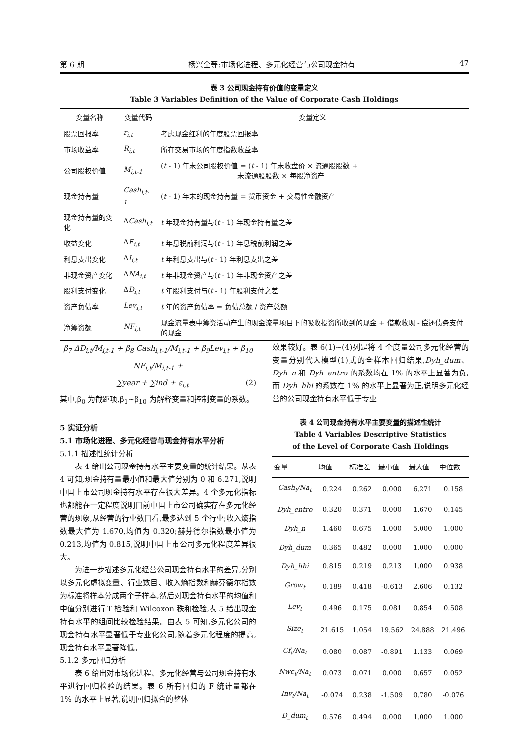第 6 期 杨兴全等:市场化进程、多元化经营与公司现金持有 47
表 3 公司现金持有价值的变量定义
Table 3 Variables Definition of the Value of Corporate Cash Holdings
| 变量名称 | 变量代码 | 变量定义 |
| --- | --- | --- |
| 股票回报率 | r<sub>i,t</sub> | 考虑现金红利的年度股票回报率 |
| 市场收益率 | R<sub>i,t</sub> | 所在交易市场的年度指数收益率 |
| 公司股权价值 | M<sub>i,t-1</sub> | ( t - 1) 年末公司股权价值 = ( t - 1) 年末收盘价 × 流通股股数 + 未流通股股数 × 每股净资产 |
| 现金持有量 | Cash<sub>i,t-1</sub> | ( t - 1) 年末的现金持有量 = 货币资金 + 交易性金融资产 |
| 现金持有量的变化 | Δ Cash<sub>i,t</sub> | t 年现金持有量与( t - 1) 年现金持有量之差 |
| 收益变化 | Δ E<sub>i,t</sub> | t 年息税前利润与( t - 1) 年息税前利润之差 |
| 利息支出变化 | Δ I<sub>i,t</sub> | t 年利息支出与( t - 1) 年利息支出之差 |
| 非现金资产变化 | Δ NA<sub>i,t</sub> | t 年非现金资产与( t - 1) 年非现金资产之差 |
| 股利支付变化 | Δ D<sub>i,t</sub> | t 年股利支付与( t - 1) 年股利支付之差 |
| 资产负债率 | Lev<sub>i,t</sub> | t 年的资产负债率 = 负债总额 / 资产总额 |
| 净筹资额 | NF<sub>i,t</sub> | 现金流量表中筹资活动产生的现金流量项目下的吸收投资所收到的现金 + 借款收现 - 偿还债务支付的现金 |
β<sub>7</sub> ΔD<sub>i,t</sub>/M<sub>i,t-1</sub> + β<sub>8</sub> Cash<sub>i,t-1</sub>/M<sub>i,t-1</sub> + β<sub>9</sub>Lev<sub>i,t</sub> + β<sub>10</sub> NF<sub>i,t</sub>/M<sub>i,t-1</sub> +
∑year + ∑ind + ε<sub>i,t</sub> (2)
其中,β<sub>0</sub> 为截距项,β<sub>1</sub>~β<sub>10</sub> 为解释变量和控制变量的系数。
5 实证分析
5.1 市场化进程、多元化经营与现金持有水平分析
5.1.1 描述性统计分析
表 4 给出公司现金持有水平主要变量的统计结果。从表 4 可知,现金持有量最小值和最大值分别为 0 和 6.271,说明中国上市公司现金持有水平存在很大差异。4 个多元化指标也都能在一定程度说明目前中国上市公司确实存在多元化经营的现象,从经营的行业数目看,最多达到 5 个行业;收入熵指数最大值为 1.670,均值为 0.320;赫芬德尔指数最小值为 0.213,均值为 0.815,说明中国上市公司多元化程度差异很大。
为进一步描述多元化经营公司现金持有水平的差异,分别以多元化虚拟变量、行业数目、收入熵指数和赫芬德尔指数为标准将样本分成两个子样本,然后对现金持有水平的均值和中值分别进行 T 检验和 Wilcoxon 秩和检验,表 5 给出现金持有水平的组间比较检验结果。由表 5 可知,多元化公司的现金持有水平显著低于专业化公司,随着多元化程度的提高,现金持有水平显著降低。
5.1.2 多元回归分析
表 6 给出对市场化进程、多元化经营与公司现金持有水平进行回归检验的结果。表 6 所有回归的 F 统计量都在 1% 的水平上显著,说明回归拟合的整体
效果较好。表 6(1)~(4)列是将 4 个度量公司多元化经营的变量分别代入模型(1)式的全样本回归结果,Dyh_dum、Dyh_n 和 Dyh_entro 的系数均在 1% 的水平上显著为负,而 Dyh_hhi 的系数在 1% 的水平上显著为正,说明多元化经营的公司现金持有水平低于专业
表 4 公司现金持有水平主要变量的描述性统计
Table 4 Variables Descriptive Statistics
of the Level of Corporate Cash Holdings
| 变量 | 均值 | 标准差 | 最小值 | 最大值 | 中位数 |
| --- | --- | --- | --- | --- | --- |
| Cash<sub>t</sub>/Na<sub>t</sub> | 0.224 | 0.262 | 0.000 | 6.271 | 0.158 |
| Dyh_entro | 0.320 | 0.371 | 0.000 | 1.670 | 0.145 |
| Dyh_n | 1.460 | 0.675 | 1.000 | 5.000 | 1.000 |
| Dyh_dum | 0.365 | 0.482 | 0.000 | 1.000 | 0.000 |
| Dyh_hhi | 0.815 | 0.219 | 0.213 | 1.000 | 0.938 |
| Grow<sub>t</sub> | 0.189 | 0.418 | -0.613 | 2.606 | 0.132 |
| Lev<sub>t</sub> | 0.496 | 0.175 | 0.081 | 0.854 | 0.508 |
| Size<sub>t</sub> | 21.615 | 1.054 | 19.562 | 24.888 | 21.496 |
| Cf<sub>t</sub>/Na<sub>t</sub> | 0.080 | 0.087 | -0.891 | 1.133 | 0.069 |
| Nwc<sub>t</sub>/Na<sub>t</sub> | 0.073 | 0.071 | 0.000 | 0.657 | 0.052 |
| Inv<sub>t</sub>/Na<sub>t</sub> | -0.074 | 0.238 | -1.509 | 0.780 | -0.076 |
| D_dum<sub>t</sub> | 0.576 | 0.494 | 0.000 | 1.000 | 1.000 |